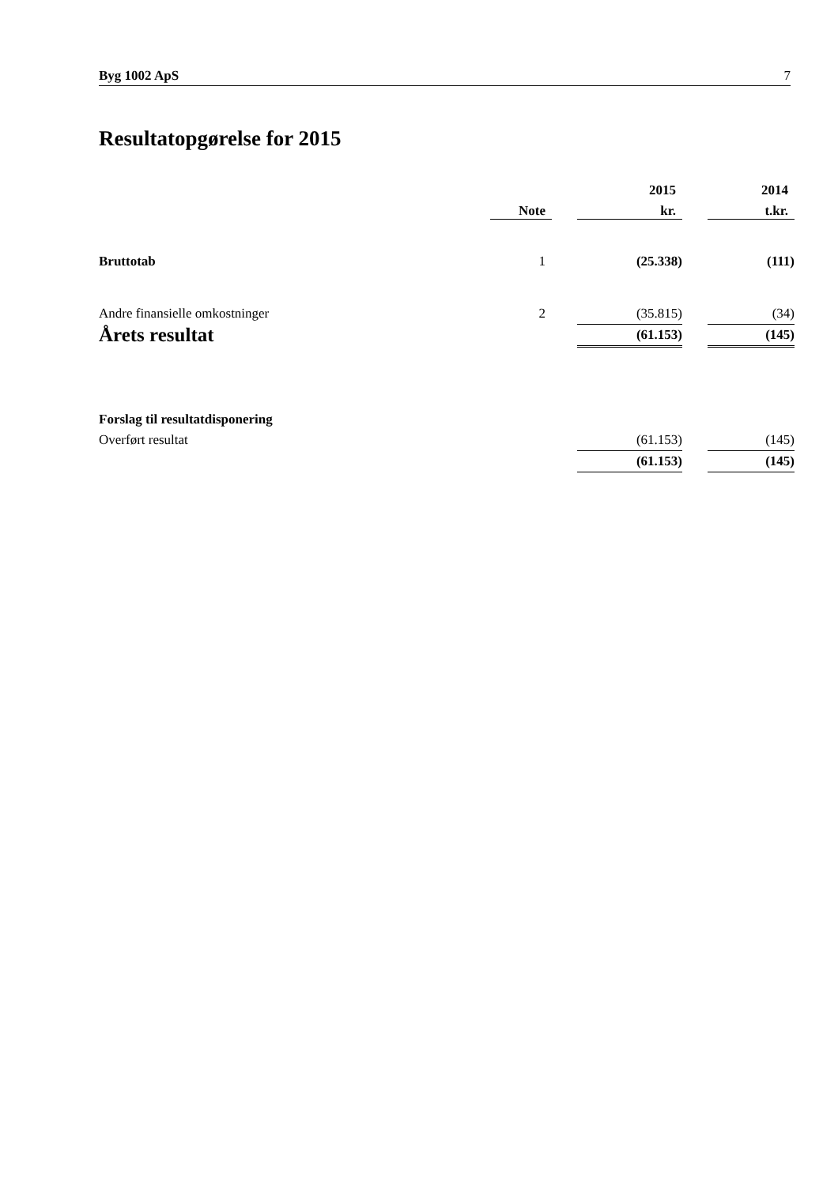Byg 1002 ApS 7
Resultatopgørelse for 2015
| | | | 2015 | | 2014 |
| --- | --- | --- | --- | --- | --- |
| | Note | | kr. | | t.kr. |
| Bruttotab | 1 | | (25.338) | | (111) |
| Andre finansielle omkostninger | 2 | | (35.815) | | (34) |
| Årets resultat | | | (61.153) | | (145) |
| Forslag til resultatdisponering | | | | | |
| Overført resultat | | | (61.153) | | (145) |
| | | | (61.153) | | (145) |